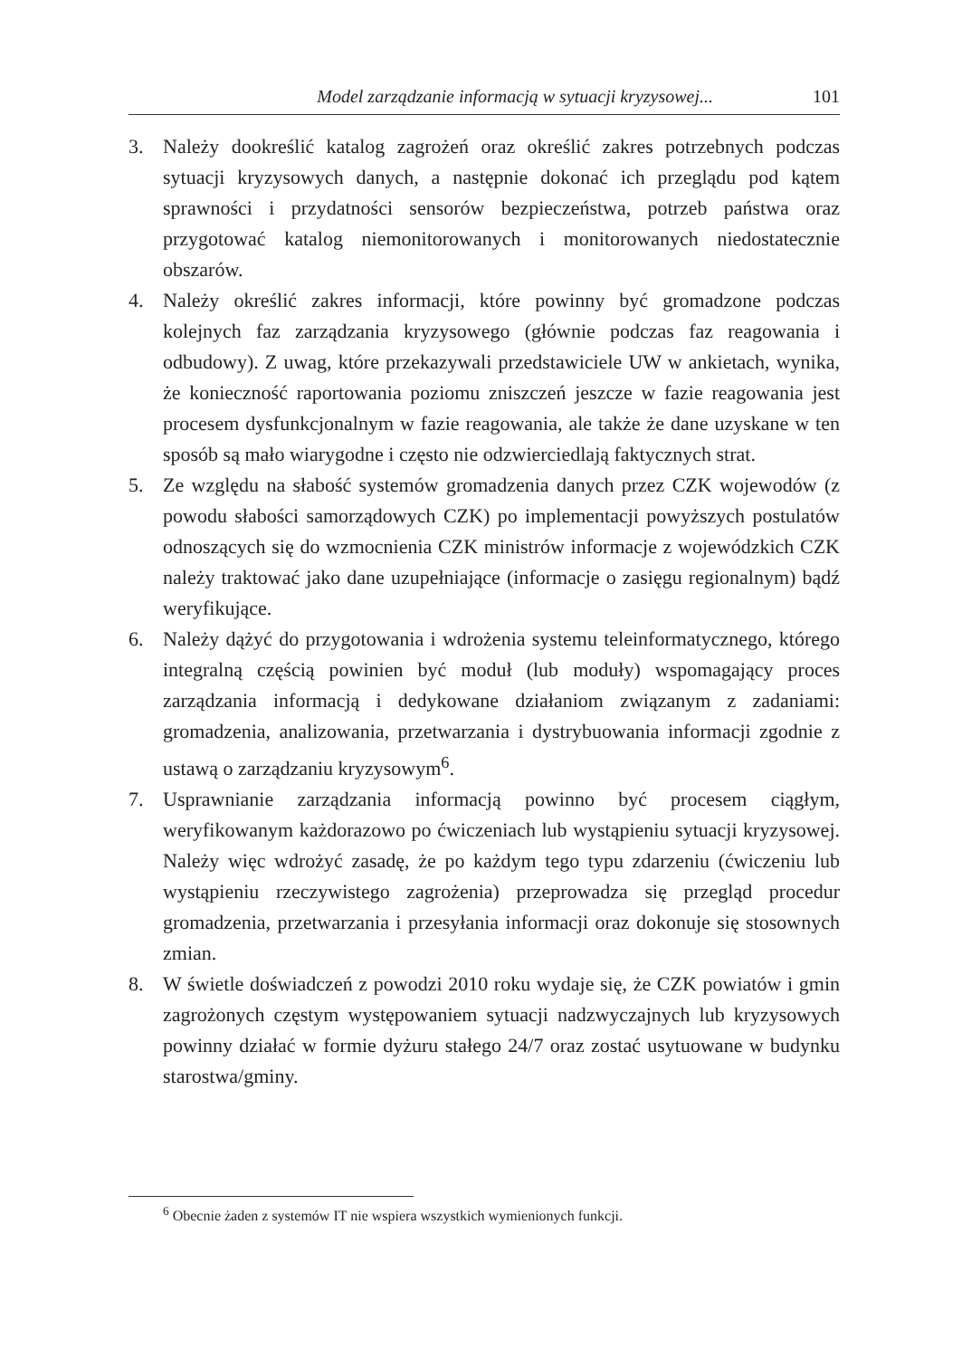Model zarządzanie informacją w sytuacji kryzysowej... 101
3. Należy dookreślić katalog zagrożeń oraz określić zakres potrzebnych podczas sytuacji kryzysowych danych, a następnie dokonać ich przeglądu pod kątem sprawności i przydatności sensorów bezpieczeństwa, potrzeb państwa oraz przygotować katalog niemonitorowanych i monitorowanych niedostatecznie obszarów.
4. Należy określić zakres informacji, które powinny być gromadzone podczas kolejnych faz zarządzania kryzysowego (głównie podczas faz reagowania i odbudowy). Z uwag, które przekazywali przedstawiciele UW w ankietach, wynika, że konieczność raportowania poziomu zniszczeń jeszcze w fazie reagowania jest procesem dysfunkcjonalnym w fazie reagowania, ale także że dane uzyskane w ten sposób są mało wiarygodne i często nie odzwierciedlają faktycznych strat.
5. Ze względu na słabość systemów gromadzenia danych przez CZK wojewodów (z powodu słabości samorządowych CZK) po implementacji powyższych postulatów odnoszących się do wzmocnienia CZK ministrów informacje z wojewódzkich CZK należy traktować jako dane uzupełniające (informacje o zasięgu regionalnym) bądź weryfikujące.
6. Należy dążyć do przygotowania i wdrożenia systemu teleinformatycznego, którego integralną częścią powinien być moduł (lub moduły) wspomagający proces zarządzania informacją i dedykowane działaniom związanym z zadaniami: gromadzenia, analizowania, przetwarzania i dystrybuowania informacji zgodnie z ustawą o zarządzaniu kryzysowym<sup>6</sup>.
7. Usprawnianie zarządzania informacją powinno być procesem ciągłym, weryfikowanym każdorazowo po ćwiczeniach lub wystąpieniu sytuacji kryzysowej. Należy więc wdrożyć zasadę, że po każdym tego typu zdarzeniu (ćwiczeniu lub wystąpieniu rzeczywistego zagrożenia) przeprowadza się przegląd procedur gromadzenia, przetwarzania i przesyłania informacji oraz dokonuje się stosownych zmian.
8. W świetle doświadczeń z powodzi 2010 roku wydaje się, że CZK powiatów i gmin zagrożonych częstym występowaniem sytuacji nadzwyczajnych lub kryzysowych powinny działać w formie dyżuru stałego 24/7 oraz zostać usytuowane w budynku starostwa/gminy.
<sup>6</sup> Obecnie żaden z systemów IT nie wspiera wszystkich wymienionych funkcji.